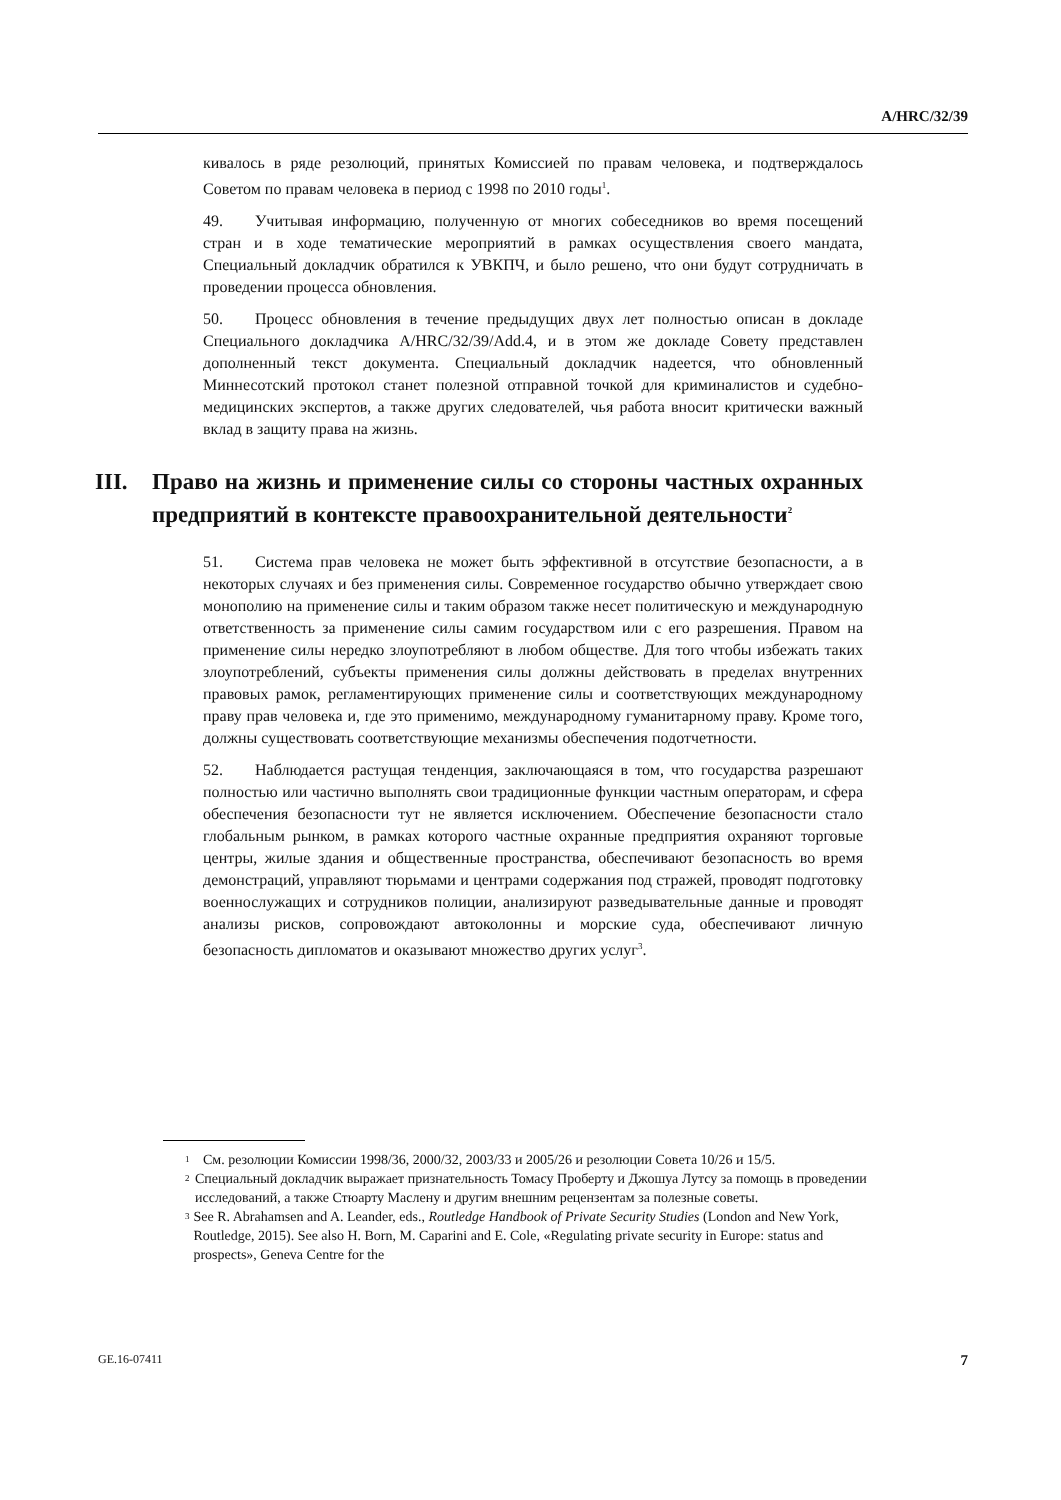A/HRC/32/39
кивалось в ряде резолюций, принятых Комиссией по правам человека, и подтверждалось Советом по правам человека в период с 1998 по 2010 годы<sup>1</sup>.
49. Учитывая информацию, полученную от многих собеседников во время посещений стран и в ходе тематические мероприятий в рамках осуществления своего мандата, Специальный докладчик обратился к УВКПЧ, и было решено, что они будут сотрудничать в проведении процесса обновления.
50. Процесс обновления в течение предыдущих двух лет полностью описан в докладе Специального докладчика A/HRC/32/39/Add.4, и в этом же докладе Совету представлен дополненный текст документа. Специальный докладчик надеется, что обновленный Миннесотский протокол станет полезной отправной точкой для криминалистов и судебно-медицинских экспертов, а также других следователей, чья работа вносит критически важный вклад в защиту права на жизнь.
III. Право на жизнь и применение силы со стороны частных охранных предприятий в контексте правоохранительной деятельности<sup>2</sup>
51. Система прав человека не может быть эффективной в отсутствие безопасности, а в некоторых случаях и без применения силы. Современное государство обычно утверждает свою монополию на применение силы и таким образом также несет политическую и международную ответственность за применение силы самим государством или с его разрешения. Правом на применение силы нередко злоупотребляют в любом обществе. Для того чтобы избежать таких злоупотреблений, субъекты применения силы должны действовать в пределах внутренних правовых рамок, регламентирующих применение силы и соответствующих международному праву прав человека и, где это применимо, международному гуманитарному праву. Кроме того, должны существовать соответствующие механизмы обеспечения подотчетности.
52. Наблюдается растущая тенденция, заключающаяся в том, что государства разрешают полностью или частично выполнять свои традиционные функции частным операторам, и сфера обеспечения безопасности тут не является исключением. Обеспечение безопасности стало глобальным рынком, в рамках которого частные охранные предприятия охраняют торговые центры, жилые здания и общественные пространства, обеспечивают безопасность во время демонстраций, управляют тюрьмами и центрами содержания под стражей, проводят подготовку военнослужащих и сотрудников полиции, анализируют разведывательные данные и проводят анализы рисков, сопровождают автоколонны и морские суда, обеспечивают личную безопасность дипломатов и оказывают множество других услуг<sup>3</sup>.
1 См. резолюции Комиссии 1998/36, 2000/32, 2003/33 и 2005/26 и резолюции Совета 10/26 и 15/5.
2 Специальный докладчик выражает признательность Томасу Проберту и Джошуа Лутсу за помощь в проведении исследований, а также Стюарту Маслену и другим внешним рецензентам за полезные советы.
3 See R. Abrahamsen and A. Leander, eds., Routledge Handbook of Private Security Studies (London and New York, Routledge, 2015). See also H. Born, M. Caparini and E. Cole, «Regulating private security in Europe: status and prospects», Geneva Centre for the
GE.16-07411 7